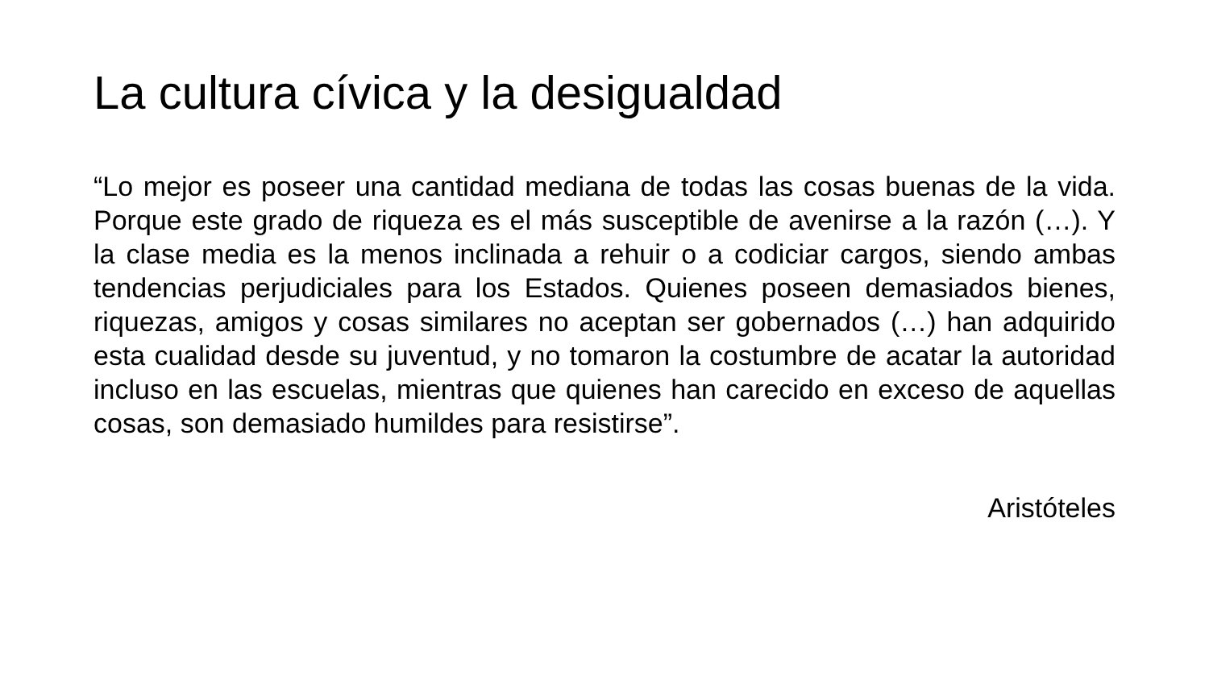La cultura cívica y la desigualdad
“Lo mejor es poseer una cantidad mediana de todas las cosas buenas de la vida. Porque este grado de riqueza es el más susceptible de avenirse a la razón (…). Y la clase media es la menos inclinada a rehuir o a codiciar cargos, siendo ambas tendencias perjudiciales para los Estados. Quienes poseen demasiados bienes, riquezas, amigos y cosas similares no aceptan ser gobernados (…) han adquirido esta cualidad desde su juventud, y no tomaron la costumbre de acatar la autoridad incluso en las escuelas, mientras que quienes han carecido en exceso de aquellas cosas, son demasiado humildes para resistirse”.
Aristóteles